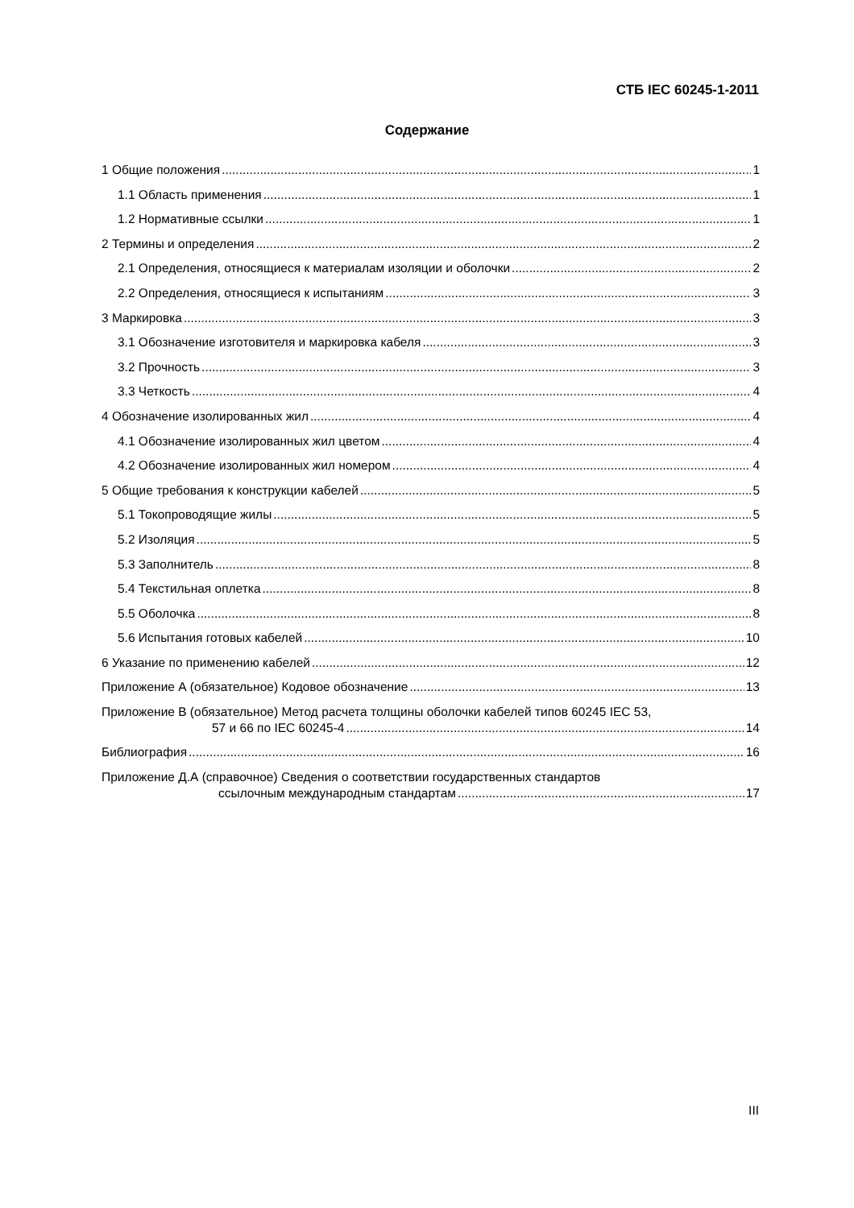СТБ IEC 60245-1-2011
Содержание
1 Общие положения 1
1.1 Область применения 1
1.2 Нормативные ссылки 1
2 Термины и определения 2
2.1 Определения, относящиеся к материалам изоляции и оболочки 2
2.2 Определения, относящиеся к испытаниям 3
3 Маркировка 3
3.1 Обозначение изготовителя и маркировка кабеля 3
3.2 Прочность 3
3.3 Четкость 4
4 Обозначение изолированных жил 4
4.1 Обозначение изолированных жил цветом 4
4.2 Обозначение изолированных жил номером 4
5 Общие требования к конструкции кабелей 5
5.1 Токопроводящие жилы 5
5.2 Изоляция 5
5.3 Заполнитель 8
5.4 Текстильная оплетка 8
5.5 Оболочка 8
5.6 Испытания готовых кабелей 10
6 Указание по применению кабелей 12
Приложение А (обязательное) Кодовое обозначение 13
Приложение В (обязательное) Метод расчета толщины оболочки кабелей типов 60245 IEC 53,
57 и 66 по IEC 60245-4 14
Библиография 16
Приложение Д.А (справочное) Сведения о соответствии государственных стандартов
ссылочным международным стандартам 17
III